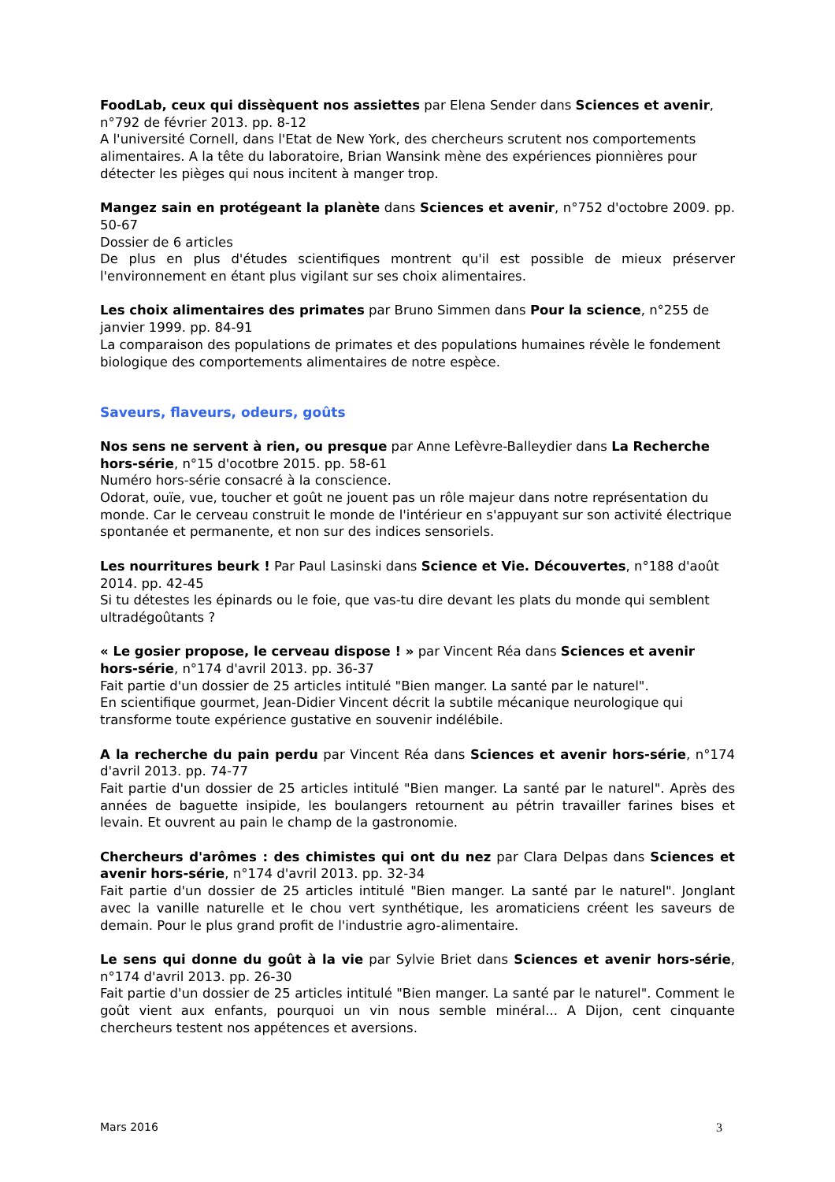FoodLab, ceux qui dissèquent nos assiettes par Elena Sender dans Sciences et avenir, n°792 de février 2013. pp. 8-12
A l'université Cornell, dans l'Etat de New York, des chercheurs scrutent nos comportements alimentaires. A la tête du laboratoire, Brian Wansink mène des expériences pionnières pour détecter les pièges qui nous incitent à manger trop.
Mangez sain en protégeant la planète dans Sciences et avenir, n°752 d'octobre 2009. pp. 50-67
Dossier de 6 articles
De plus en plus d'études scientifiques montrent qu'il est possible de mieux préserver l'environnement en étant plus vigilant sur ses choix alimentaires.
Les choix alimentaires des primates par Bruno Simmen dans Pour la science, n°255 de janvier 1999. pp. 84-91
La comparaison des populations de primates et des populations humaines révèle le fondement biologique des comportements alimentaires de notre espèce.
Saveurs, flaveurs, odeurs, goûts
Nos sens ne servent à rien, ou presque par Anne Lefèvre-Balleydier dans La Recherche hors-série, n°15 d'ocotbre 2015. pp. 58-61
Numéro hors-série consacré à la conscience.
Odorat, ouïe, vue, toucher et goût ne jouent pas un rôle majeur dans notre représentation du monde. Car le cerveau construit le monde de l'intérieur en s'appuyant sur son activité électrique spontanée et permanente, et non sur des indices sensoriels.
Les nourritures beurk ! Par Paul Lasinski dans Science et Vie. Découvertes, n°188 d'août 2014. pp. 42-45
Si tu détestes les épinards ou le foie, que vas-tu dire devant les plats du monde qui semblent ultradégoûtants ?
« Le gosier propose, le cerveau dispose ! » par Vincent Réa dans Sciences et avenir hors-série, n°174 d'avril 2013. pp. 36-37
Fait partie d'un dossier de 25 articles intitulé "Bien manger. La santé par le naturel".
En scientifique gourmet, Jean-Didier Vincent décrit la subtile mécanique neurologique qui transforme toute expérience gustative en souvenir indélébile.
A la recherche du pain perdu par Vincent Réa dans Sciences et avenir hors-série, n°174 d'avril 2013. pp. 74-77
Fait partie d'un dossier de 25 articles intitulé "Bien manger. La santé par le naturel". Après des années de baguette insipide, les boulangers retournent au pétrin travailler farines bises et levain. Et ouvrent au pain le champ de la gastronomie.
Chercheurs d'arômes : des chimistes qui ont du nez par Clara Delpas dans Sciences et avenir hors-série, n°174 d'avril 2013. pp. 32-34
Fait partie d'un dossier de 25 articles intitulé "Bien manger. La santé par le naturel". Jonglant avec la vanille naturelle et le chou vert synthétique, les aromaticiens créent les saveurs de demain. Pour le plus grand profit de l'industrie agro-alimentaire.
Le sens qui donne du goût à la vie par Sylvie Briet dans Sciences et avenir hors-série, n°174 d'avril 2013. pp. 26-30
Fait partie d'un dossier de 25 articles intitulé "Bien manger. La santé par le naturel". Comment le goût vient aux enfants, pourquoi un vin nous semble minéral... A Dijon, cent cinquante chercheurs testent nos appétences et aversions.
Mars 2016 3